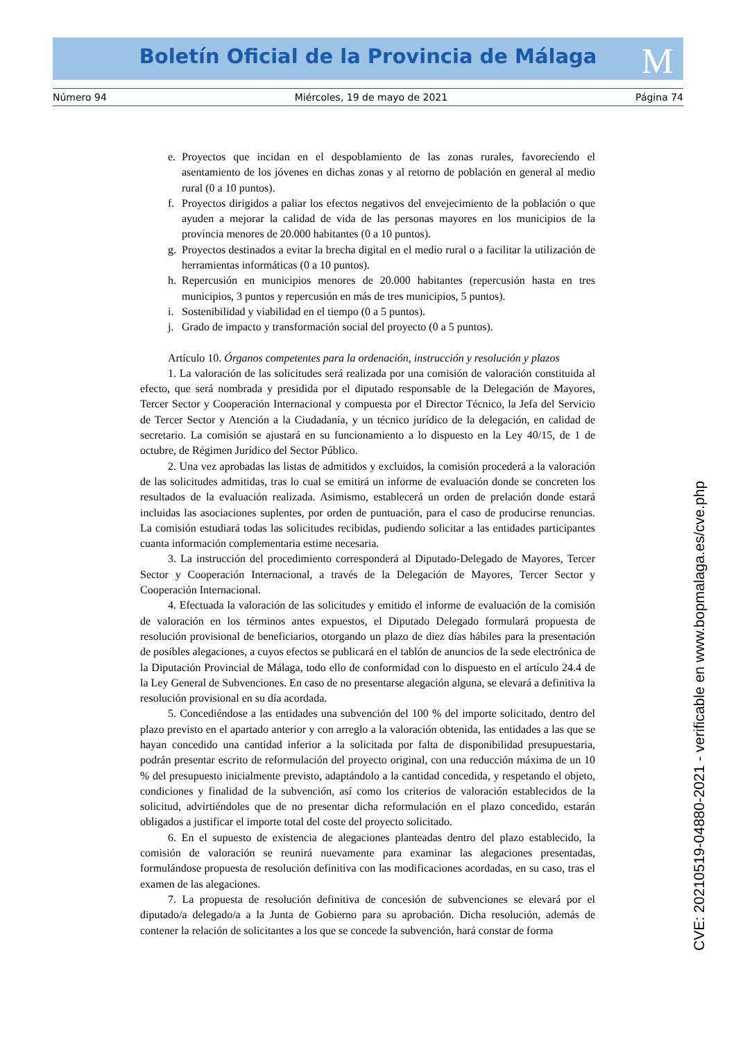Boletín Oficial de la Provincia de Málaga M
Número 94 Miércoles, 19 de mayo de 2021 Página 74
e. Proyectos que incidan en el despoblamiento de las zonas rurales, favoreciendo el asentamiento de los jóvenes en dichas zonas y al retorno de población en general al medio rural (0 a 10 puntos).
f. Proyectos dirigidos a paliar los efectos negativos del envejecimiento de la población o que ayuden a mejorar la calidad de vida de las personas mayores en los municipios de la provincia menores de 20.000 habitantes (0 a 10 puntos).
g. Proyectos destinados a evitar la brecha digital en el medio rural o a facilitar la utilización de herramientas informáticas (0 a 10 puntos).
h. Repercusión en municipios menores de 20.000 habitantes (repercusión hasta en tres municipios, 3 puntos y repercusión en más de tres municipios, 5 puntos).
i. Sostenibilidad y viabilidad en el tiempo (0 a 5 puntos).
j. Grado de impacto y transformación social del proyecto (0 a 5 puntos).
Artículo 10. Órganos competentes para la ordenación, instrucción y resolución y plazos
1. La valoración de las solicitudes será realizada por una comisión de valoración constituida al efecto, que será nombrada y presidida por el diputado responsable de la Delegación de Mayores, Tercer Sector y Cooperación Internacional y compuesta por el Director Técnico, la Jefa del Servicio de Tercer Sector y Atención a la Ciudadanía, y un técnico jurídico de la delegación, en calidad de secretario. La comisión se ajustará en su funcionamiento a lo dispuesto en la Ley 40/15, de 1 de octubre, de Régimen Jurídico del Sector Público.
2. Una vez aprobadas las listas de admitidos y excluidos, la comisión procederá a la valoración de las solicitudes admitidas, tras lo cual se emitirá un informe de evaluación donde se concreten los resultados de la evaluación realizada. Asimismo, establecerá un orden de prelación donde estará incluidas las asociaciones suplentes, por orden de puntuación, para el caso de producirse renuncias. La comisión estudiará todas las solicitudes recibidas, pudiendo solicitar a las entidades participantes cuanta información complementaria estime necesaria.
3. La instrucción del procedimiento corresponderá al Diputado-Delegado de Mayores, Tercer Sector y Cooperación Internacional, a través de la Delegación de Mayores, Tercer Sector y Cooperación Internacional.
4. Efectuada la valoración de las solicitudes y emitido el informe de evaluación de la comisión de valoración en los términos antes expuestos, el Diputado Delegado formulará propuesta de resolución provisional de beneficiarios, otorgando un plazo de diez días hábiles para la presentación de posibles alegaciones, a cuyos efectos se publicará en el tablón de anuncios de la sede electrónica de la Diputación Provincial de Málaga, todo ello de conformidad con lo dispuesto en el artículo 24.4 de la Ley General de Subvenciones. En caso de no presentarse alegación alguna, se elevará a definitiva la resolución provisional en su día acordada.
5. Concediéndose a las entidades una subvención del 100 % del importe solicitado, dentro del plazo previsto en el apartado anterior y con arreglo a la valoración obtenida, las entidades a las que se hayan concedido una cantidad inferior a la solicitada por falta de disponibilidad presupuestaria, podrán presentar escrito de reformulación del proyecto original, con una reducción máxima de un 10 % del presupuesto inicialmente previsto, adaptándolo a la cantidad concedida, y respetando el objeto, condiciones y finalidad de la subvención, así como los criterios de valoración establecidos de la solicitud, advirtiéndoles que de no presentar dicha reformulación en el plazo concedido, estarán obligados a justificar el importe total del coste del proyecto solicitado.
6. En el supuesto de existencia de alegaciones planteadas dentro del plazo establecido, la comisión de valoración se reunirá nuevamente para examinar las alegaciones presentadas, formulándose propuesta de resolución definitiva con las modificaciones acordadas, en su caso, tras el examen de las alegaciones.
7. La propuesta de resolución definitiva de concesión de subvenciones se elevará por el diputado/a delegado/a a la Junta de Gobierno para su aprobación. Dicha resolución, además de contener la relación de solicitantes a los que se concede la subvención, hará constar de forma
CVE: 20210519-04880-2021 - verificable en www.bopmalaga.es/cve.php